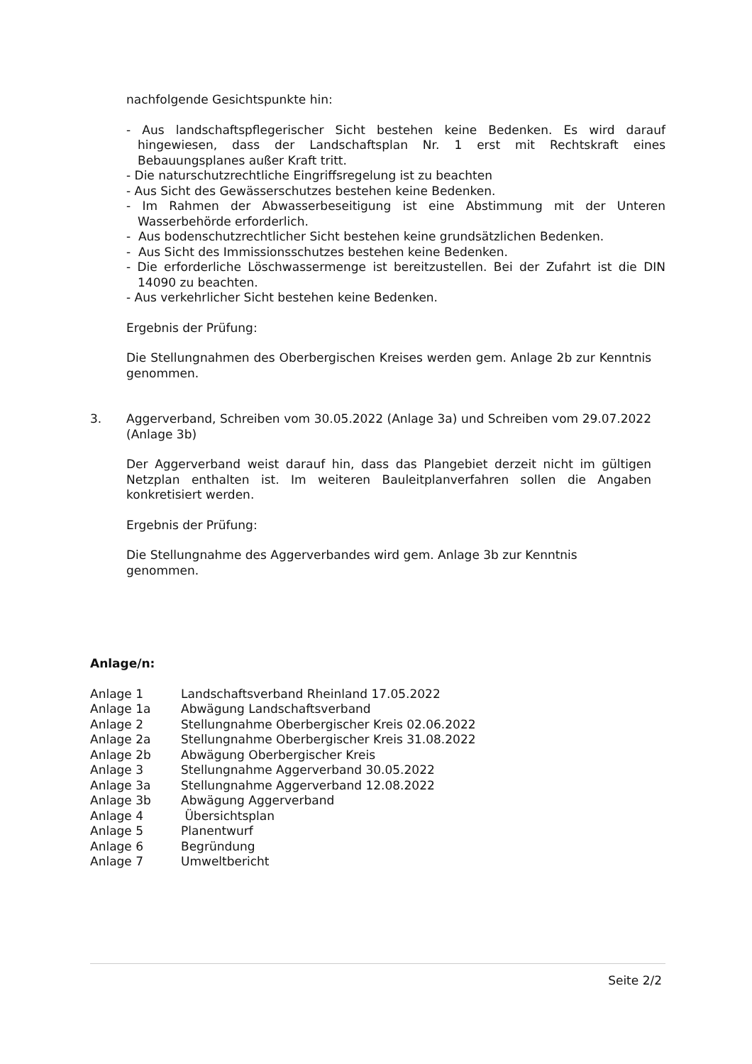nachfolgende Gesichtspunkte hin:
- Aus landschaftspflegerischer Sicht bestehen keine Bedenken. Es wird darauf hingewiesen, dass der Landschaftsplan Nr. 1 erst mit Rechtskraft eines Bebauungsplanes außer Kraft tritt.
- Die naturschutzrechtliche Eingriffsregelung ist zu beachten
- Aus Sicht des Gewässerschutzes bestehen keine Bedenken.
- Im Rahmen der Abwasserbeseitigung ist eine Abstimmung mit der Unteren Wasserbehörde erforderlich.
- Aus bodenschutzrechtlicher Sicht bestehen keine grundsätzlichen Bedenken.
- Aus Sicht des Immissionsschutzes bestehen keine Bedenken.
- Die erforderliche Löschwassermenge ist bereitzustellen. Bei der Zufahrt ist die DIN 14090 zu beachten.
- Aus verkehrlicher Sicht bestehen keine Bedenken.
Ergebnis der Prüfung:
Die Stellungnahmen des Oberbergischen Kreises werden gem. Anlage 2b zur Kenntnis genommen.
3. Aggerverband, Schreiben vom 30.05.2022 (Anlage 3a) und Schreiben vom 29.07.2022 (Anlage 3b)
Der Aggerverband weist darauf hin, dass das Plangebiet derzeit nicht im gültigen Netzplan enthalten ist. Im weiteren Bauleitplanverfahren sollen die Angaben konkretisiert werden.
Ergebnis der Prüfung:
Die Stellungnahme des Aggerverbandes wird gem. Anlage 3b zur Kenntnis
genommen.
Anlage/n:
| Anlage 1 | Landschaftsverband Rheinland 17.05.2022 |
| Anlage 1a | Abwägung Landschaftsverband |
| Anlage 2 | Stellungnahme Oberbergischer Kreis 02.06.2022 |
| Anlage 2a | Stellungnahme Oberbergischer Kreis 31.08.2022 |
| Anlage 2b | Abwägung Oberbergischer Kreis |
| Anlage 3 | Stellungnahme Aggerverband 30.05.2022 |
| Anlage 3a | Stellungnahme Aggerverband 12.08.2022 |
| Anlage 3b | Abwägung Aggerverband |
| Anlage 4 | Übersichtsplan |
| Anlage 5 | Planentwurf |
| Anlage 6 | Begründung |
| Anlage 7 | Umweltbericht |
Seite 2/2